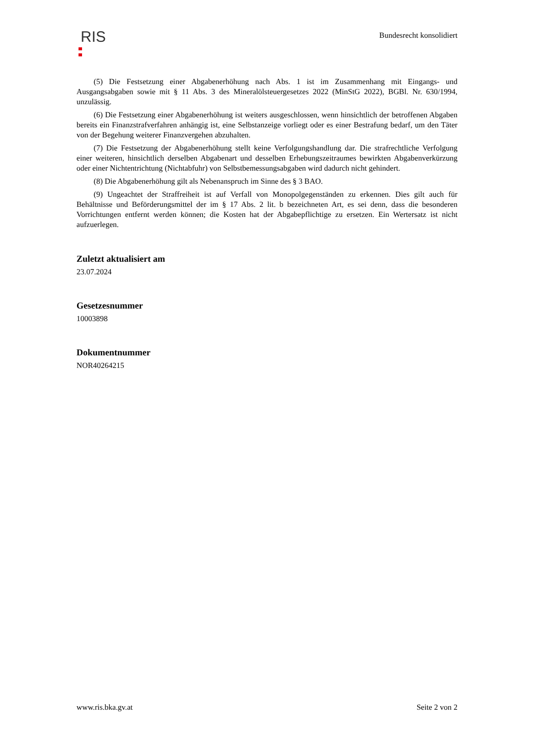RIS
Bundesrecht konsolidiert
(5) Die Festsetzung einer Abgabenerhöhung nach Abs. 1 ist im Zusammenhang mit Eingangs- und Ausgangsabgaben sowie mit § 11 Abs. 3 des Mineralölsteuergesetzes 2022 (MinStG 2022), BGBl. Nr. 630/1994, unzulässig.
(6) Die Festsetzung einer Abgabenerhöhung ist weiters ausgeschlossen, wenn hinsichtlich der betroffenen Abgaben bereits ein Finanzstrafverfahren anhängig ist, eine Selbstanzeige vorliegt oder es einer Bestrafung bedarf, um den Täter von der Begehung weiterer Finanzvergehen abzuhalten.
(7) Die Festsetzung der Abgabenerhöhung stellt keine Verfolgungshandlung dar. Die strafrechtliche Verfolgung einer weiteren, hinsichtlich derselben Abgabenart und desselben Erhebungszeitraumes bewirkten Abgabenverkürzung oder einer Nichtentrichtung (Nichtabfuhr) von Selbstbemessungsabgaben wird dadurch nicht gehindert.
(8) Die Abgabenerhöhung gilt als Nebenanspruch im Sinne des § 3 BAO.
(9) Ungeachtet der Straffreiheit ist auf Verfall von Monopolgegenständen zu erkennen. Dies gilt auch für Behältnisse und Beförderungsmittel der im § 17 Abs. 2 lit. b bezeichneten Art, es sei denn, dass die besonderen Vorrichtungen entfernt werden können; die Kosten hat der Abgabepflichtige zu ersetzen. Ein Wertersatz ist nicht aufzuerlegen.
Zuletzt aktualisiert am
23.07.2024
Gesetzesnummer
10003898
Dokumentnummer
NOR40264215
www.ris.bka.gv.at Seite 2 von 2